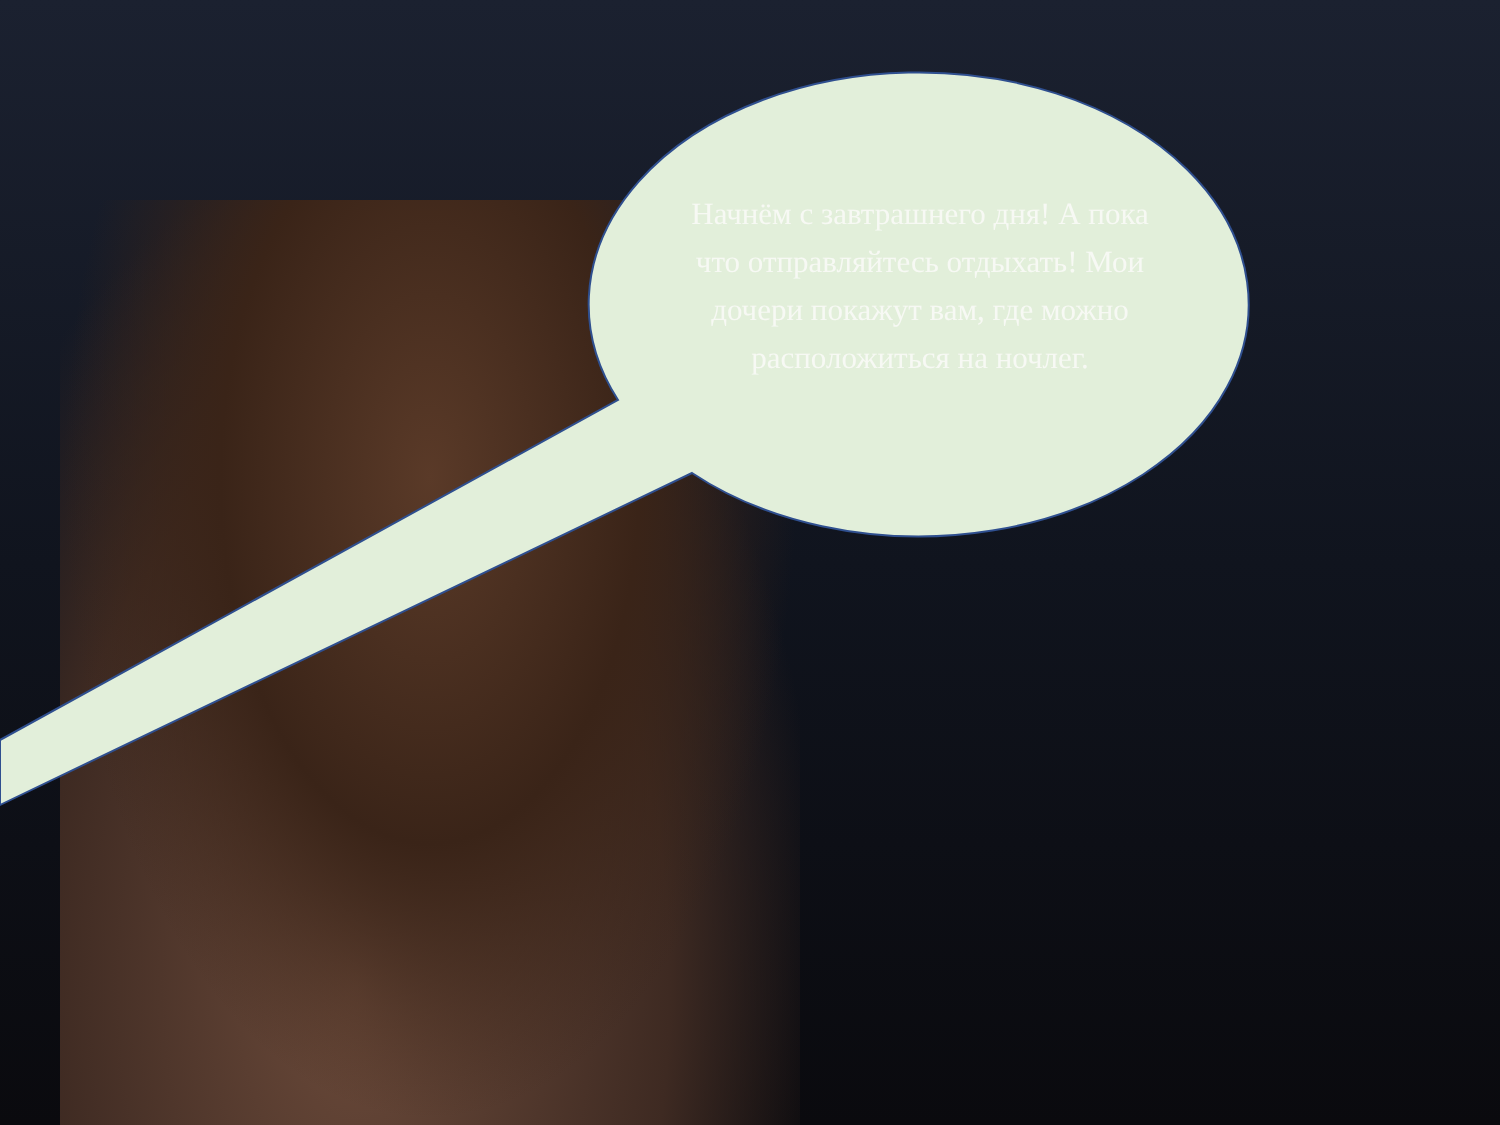Начнём с завтрашнего дня! А пока что отправляйтесь отдыхать! Мои дочери покажут вам, где можно расположиться на ночлег.